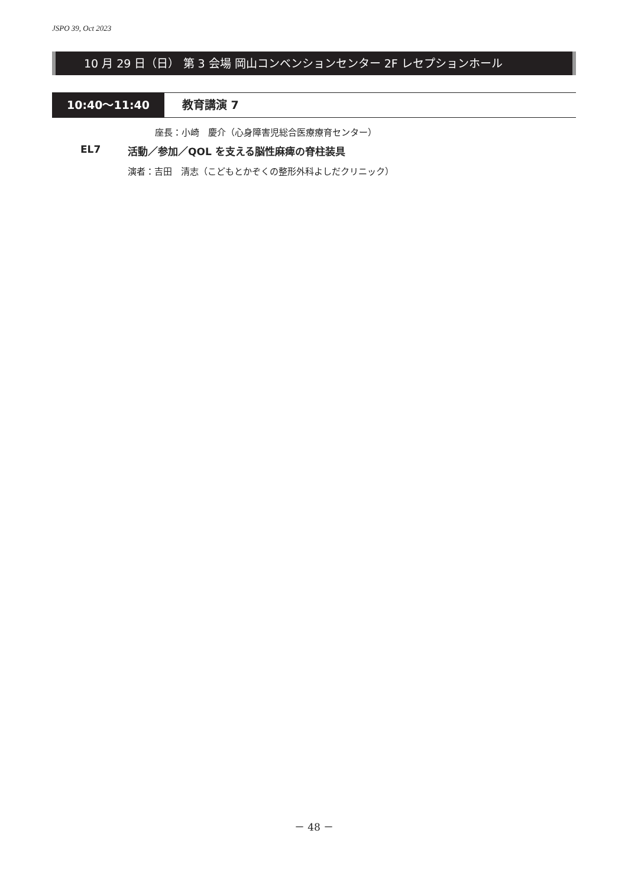JSPO 39, Oct 2023
10 月 29 日（日） 第 3 会場 岡山コンベンションセンター 2F レセプションホール
10:40〜11:40 教育講演 7
座長：小崎　慶介（心身障害児総合医療療育センター）
EL7 活動／参加／QOL を支える脳性麻痺の脊柱装具
演者：吉田　清志（こどもとかぞくの整形外科よしだクリニック）
－ 48 －